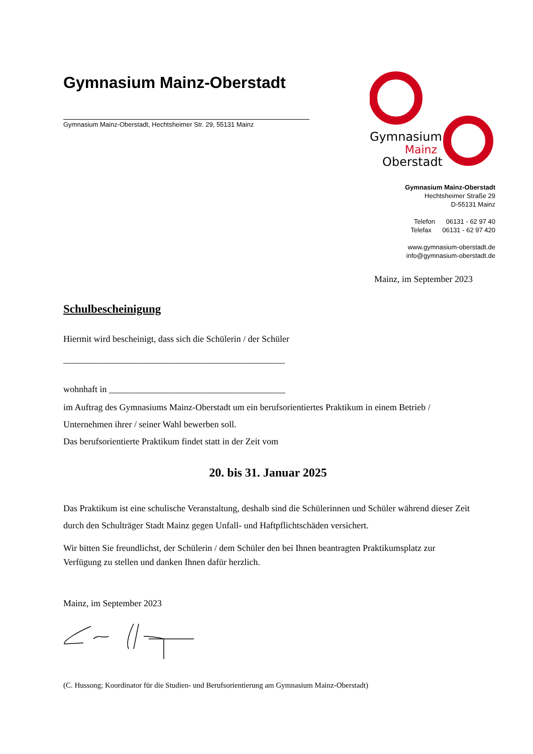Gymnasium Mainz-Oberstadt
Gymnasium Mainz-Oberstadt, Hechtsheimer Str. 29, 55131 Mainz
Gymnasium
Mainz
Oberstadt
Gymnasium Mainz-Oberstadt
Hechtsheimer Straße 29
D-55131 Mainz
Telefon 06131 - 62 97 40
Telefax 06131 - 62 97 420
www.gymnasium-oberstadt.de
info@gymnasium-oberstadt.de
Mainz, im September 2023
Schulbescheinigung
Hiermit wird bescheinigt, dass sich die Schülerin / der Schüler
_________________________________________________
wohnhaft in _______________________________________
im Auftrag des Gymnasiums Mainz-Oberstadt um ein berufsorientiertes Praktikum in einem Betrieb / Unternehmen ihrer / seiner Wahl bewerben soll.
Das berufsorientierte Praktikum findet statt in der Zeit vom
20. bis 31. Januar 2025
Das Praktikum ist eine schulische Veranstaltung, deshalb sind die Schülerinnen und Schüler während dieser Zeit durch den Schulträger Stadt Mainz gegen Unfall- und Haftpflichtschäden versichert.
Wir bitten Sie freundlichst, der Schülerin / dem Schüler den bei Ihnen beantragten Praktikumsplatz zur Verfügung zu stellen und danken Ihnen dafür herzlich.
Mainz, im September 2023
(C. Hussong; Koordinator für die Studien- und Berufsorientierung am Gymnasium Mainz-Oberstadt)